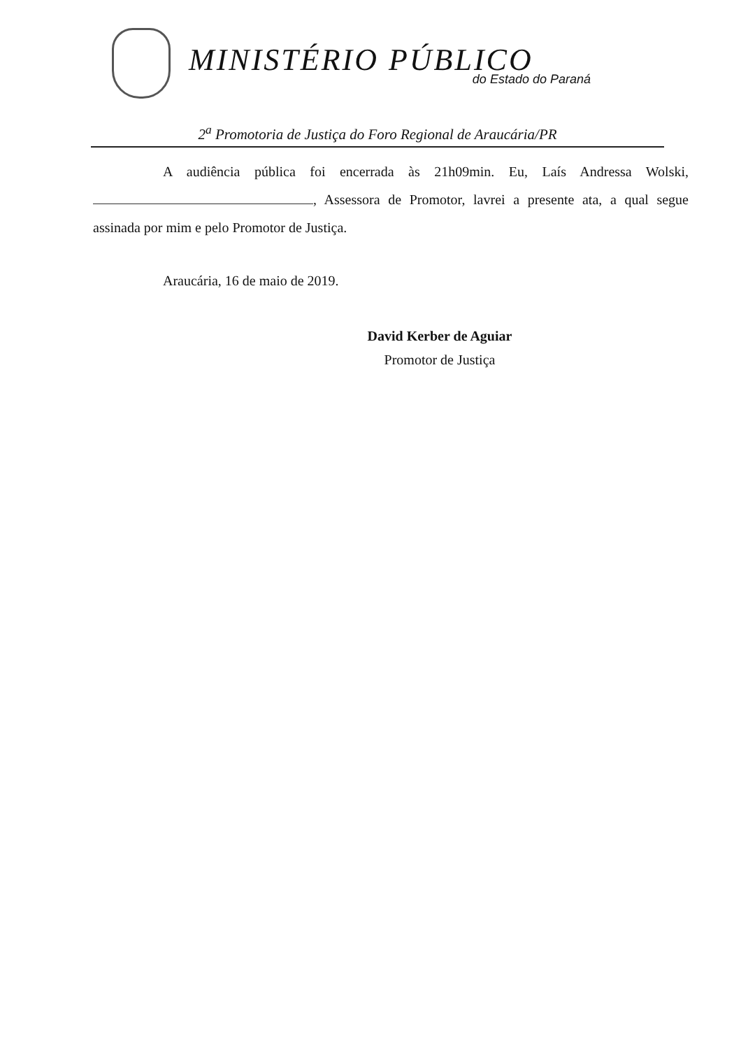MINISTÉRIO PÚBLICO
do Estado do Paraná
2<sup>a</sup> Promotoria de Justiça do Foro Regional de Araucária/PR
A audiência pública foi encerrada às 21h09min. Eu, Laís Andressa Wolski, , Assessora de Promotor, lavrei a presente ata, a qual segue assinada por mim e pelo Promotor de Justiça.
Araucária, 16 de maio de 2019.
David Kerber de Aguiar
Promotor de Justiça